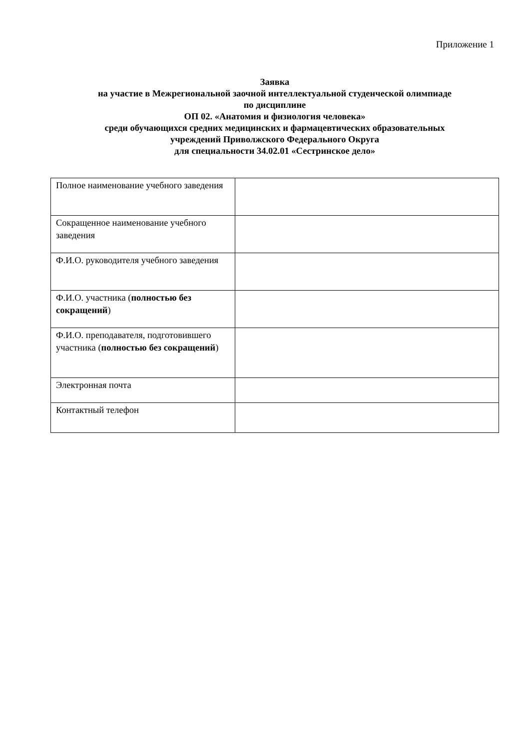Приложение 1
Заявка
на участие в Межрегиональной заочной интеллектуальной студенческой олимпиаде
по дисциплине
ОП 02. «Анатомия и физиология человека»
среди обучающихся средних медицинских и фармацевтических образовательных
учреждений Приволжского Федерального Округа
для специальности 34.02.01 «Сестринское дело»
| Полное наименование учебного заведения | |
| Сокращенное наименование учебного заведения | |
| Ф.И.О. руководителя учебного заведения | |
| Ф.И.О. участника ( полностью без сокращений ) | |
| Ф.И.О. преподавателя, подготовившего участника ( полностью без сокращений ) | |
| Электронная почта | |
| Контактный телефон | |